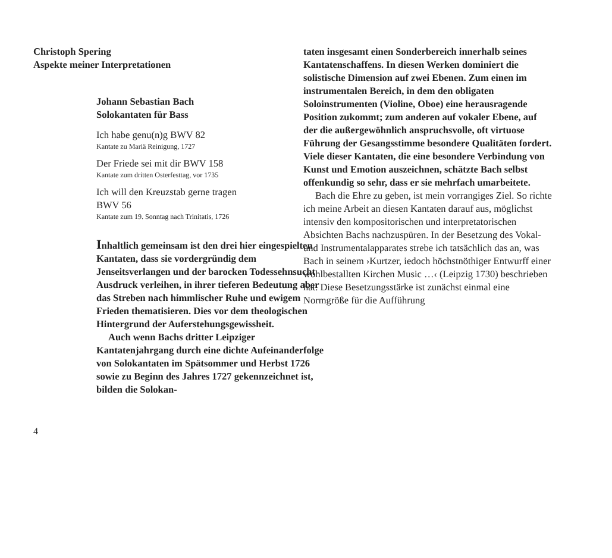Christoph Spering
Aspekte meiner Interpretationen
Johann Sebastian Bach
Solokantaten für Bass
Ich habe genu(n)g BWV 82
Kantate zu Mariä Reinigung, 1727
Der Friede sei mit dir BWV 158
Kantate zum dritten Osterfesttag, vor 1735
Ich will den Kreuzstab gerne tragen
BWV 56
Kantate zum 19. Sonntag nach Trinitatis, 1726
Inhaltlich gemeinsam ist den drei hier eingespielten Kantaten, dass sie vordergründig dem Jenseitsverlangen und der barocken Todessehnsucht Ausdruck verleihen, in ihrer tieferen Bedeutung aber das Streben nach himmlischer Ruhe und ewigem Frieden thematisieren. Dies vor dem theologischen Hintergrund der Auferstehungsgewissheit.
Auch wenn Bachs dritter Leipziger Kantatenjahrgang durch eine dichte Aufeinanderfolge von Solokantaten im Spätsommer und Herbst 1726 sowie zu Beginn des Jahres 1727 gekennzeichnet ist, bilden die Solokan-
4
taten insgesamt einen Sonderbereich innerhalb seines Kantatenschaffens. In diesen Werken dominiert die solistische Dimension auf zwei Ebenen. Zum einen im instrumentalen Bereich, in dem den obligaten Soloinstrumenten (Violine, Oboe) eine herausragende Position zukommt; zum anderen auf vokaler Ebene, auf der die außergewöhnlich anspruchsvolle, oft virtuose Führung der Gesangsstimme besondere Qualitäten fordert. Viele dieser Kantaten, die eine besondere Verbindung von Kunst und Emotion auszeichnen, schätzte Bach selbst offenkundig so sehr, dass er sie mehrfach umarbeitete.
Bach die Ehre zu geben, ist mein vorrangiges Ziel. So richte ich meine Arbeit an diesen Kantaten darauf aus, möglichst intensiv den kompositorischen und interpretatorischen Absichten Bachs nachzuspüren. In der Besetzung des Vokal- und Instrumentalapparates strebe ich tatsächlich das an, was Bach in seinem ›Kurtzer, iedoch höchstnöthiger Entwurff einer wohlbestallten Kirchen Music …‹ (Leipzig 1730) beschrieben hat. Diese Besetzungsstärke ist zunächst einmal eine Normgröße für die Aufführung